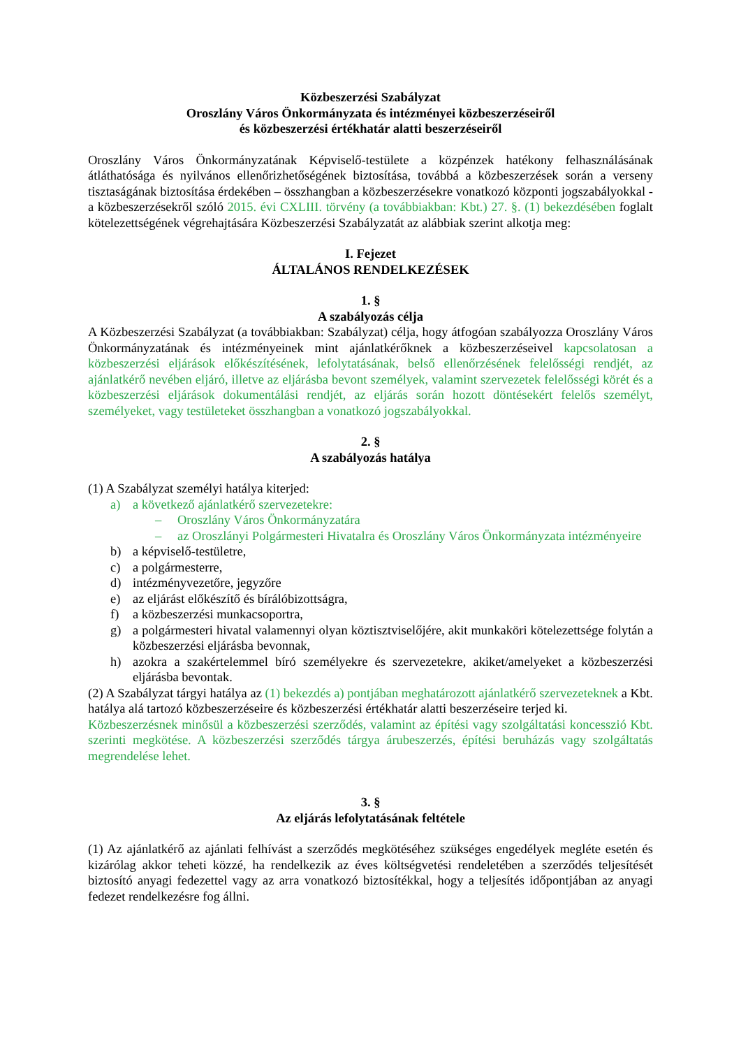Közbeszerzési Szabályzat
Oroszlány Város Önkormányzata és intézményei közbeszerzéseiről
és közbeszerzési értékhatár alatti beszerzéseiről
Oroszlány Város Önkormányzatának Képviselő-testülete a közpénzek hatékony felhasználásának átláthatósága és nyilvános ellenőrizhetőségének biztosítása, továbbá a közbeszerzések során a verseny tisztaságának biztosítása érdekében – összhangban a közbeszerzésekre vonatkozó központi jogszabályokkal - a közbeszerzésekről szóló 2015. évi CXLIII. törvény (a továbbiakban: Kbt.) 27. §. (1) bekezdésében foglalt kötelezettségének végrehajtására Közbeszerzési Szabályzatát az alábbiak szerint alkotja meg:
I. Fejezet
ÁLTALÁNOS RENDELKEZÉSEK
1. §
A szabályozás célja
A Közbeszerzési Szabályzat (a továbbiakban: Szabályzat) célja, hogy átfogóan szabályozza Oroszlány Város Önkormányzatának és intézményeinek mint ajánlatkérőknek a közbeszerzéseivel kapcsolatosan a közbeszerzési eljárások előkészítésének, lefolytatásának, belső ellenőrzésének felelősségi rendjét, az ajánlatkérő nevében eljáró, illetve az eljárásba bevont személyek, valamint szervezetek felelősségi körét és a közbeszerzési eljárások dokumentálási rendjét, az eljárás során hozott döntésekért felelős személyt, személyeket, vagy testületeket összhangban a vonatkozó jogszabályokkal.
2. §
A szabályozás hatálya
(1) A Szabályzat személyi hatálya kiterjed:
a) a következő ajánlatkérő szervezetekre:
– Oroszlány Város Önkormányzatára
– az Oroszlányi Polgármesteri Hivatalra és Oroszlány Város Önkormányzata intézményeire
b) a képviselő-testületre,
c) a polgármesterre,
d) intézményvezetőre, jegyzőre
e) az eljárást előkészítő és bírálóbizottságra,
f) a közbeszerzési munkacsoportra,
g) a polgármesteri hivatal valamennyi olyan köztisztviselőjére, akit munkaköri kötelezettsége folytán a közbeszerzési eljárásba bevonnak,
h) azokra a szakértelemmel bíró személyekre és szervezetekre, akiket/amelyeket a közbeszerzési eljárásba bevontak.
(2) A Szabályzat tárgyi hatálya az (1) bekezdés a) pontjában meghatározott ajánlatkérő szervezeteknek a Kbt. hatálya alá tartozó közbeszerzéseire és közbeszerzési értékhatár alatti beszerzéseire terjed ki.
Közbeszerzésnek minősül a közbeszerzési szerződés, valamint az építési vagy szolgáltatási koncesszió Kbt. szerinti megkötése. A közbeszerzési szerződés tárgya árubeszerzés, építési beruházás vagy szolgáltatás megrendelése lehet.
3. §
Az eljárás lefolytatásának feltétele
(1) Az ajánlatkérő az ajánlati felhívást a szerződés megkötéséhez szükséges engedélyek megléte esetén és kizárólag akkor teheti közzé, ha rendelkezik az éves költségvetési rendeletében a szerződés teljesítését biztosító anyagi fedezettel vagy az arra vonatkozó biztosítékkal, hogy a teljesítés időpontjában az anyagi fedezet rendelkezésre fog állni.